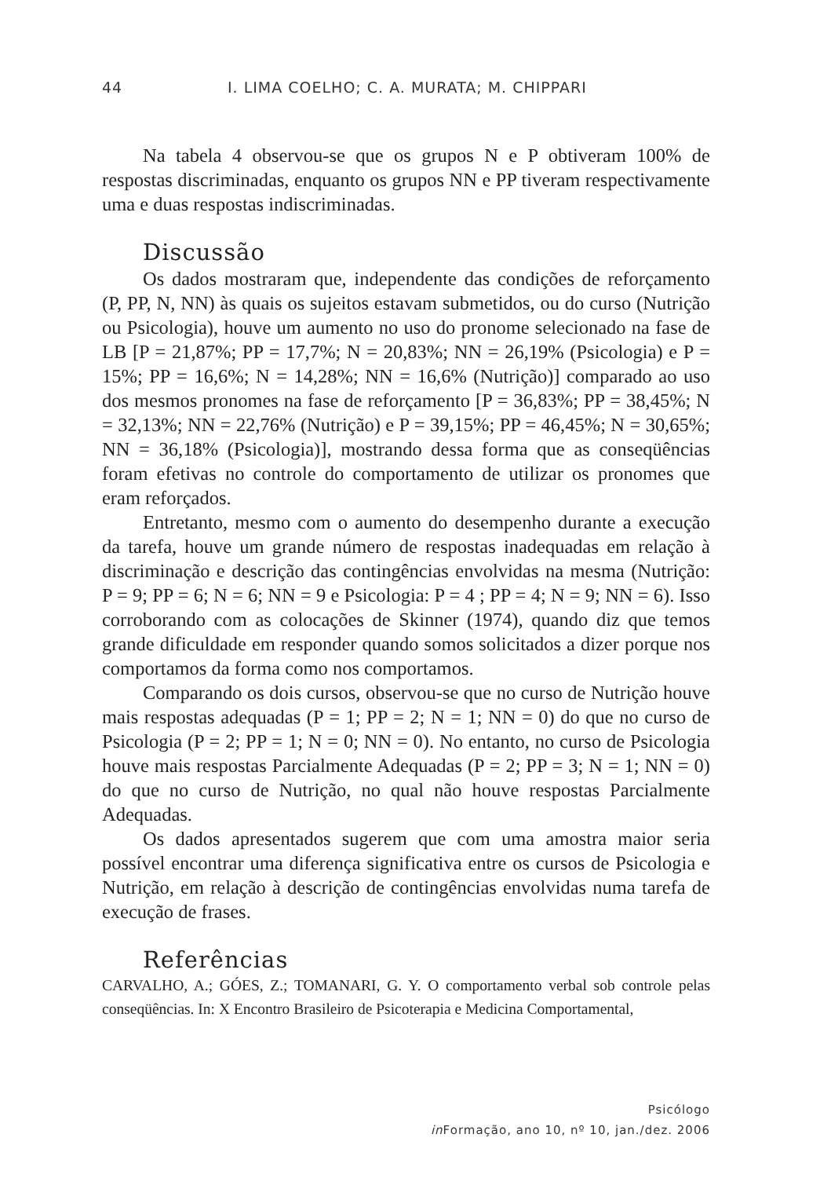44 I. LIMA COELHO; C. A. MURATA; M. CHIPPARI
Na tabela 4 observou-se que os grupos N e P obtiveram 100% de respostas discriminadas, enquanto os grupos NN e PP tiveram respectivamente uma e duas respostas indiscriminadas.
Discussão
Os dados mostraram que, independente das condições de reforçamento (P, PP, N, NN) às quais os sujeitos estavam submetidos, ou do curso (Nutrição ou Psicologia), houve um aumento no uso do pronome selecionado na fase de LB [P = 21,87%; PP = 17,7%; N = 20,83%; NN = 26,19% (Psicologia) e P = 15%; PP = 16,6%; N = 14,28%; NN = 16,6% (Nutrição)] comparado ao uso dos mesmos pronomes na fase de reforçamento [P = 36,83%; PP = 38,45%; N = 32,13%; NN = 22,76% (Nutrição) e P = 39,15%; PP = 46,45%; N = 30,65%; NN = 36,18% (Psicologia)], mostrando dessa forma que as conseqüências foram efetivas no controle do comportamento de utilizar os pronomes que eram reforçados.
Entretanto, mesmo com o aumento do desempenho durante a execução da tarefa, houve um grande número de respostas inadequadas em relação à discriminação e descrição das contingências envolvidas na mesma (Nutrição: P = 9; PP = 6; N = 6; NN = 9 e Psicologia: P = 4 ; PP = 4; N = 9; NN = 6). Isso corroborando com as colocações de Skinner (1974), quando diz que temos grande dificuldade em responder quando somos solicitados a dizer porque nos comportamos da forma como nos comportamos.
Comparando os dois cursos, observou-se que no curso de Nutrição houve mais respostas adequadas (P = 1; PP = 2; N = 1; NN = 0) do que no curso de Psicologia (P = 2; PP = 1; N = 0; NN = 0). No entanto, no curso de Psicologia houve mais respostas Parcialmente Adequadas (P = 2; PP = 3; N = 1; NN = 0) do que no curso de Nutrição, no qual não houve respostas Parcialmente Adequadas.
Os dados apresentados sugerem que com uma amostra maior seria possível encontrar uma diferença significativa entre os cursos de Psicologia e Nutrição, em relação à descrição de contingências envolvidas numa tarefa de execução de frases.
Referências
CARVALHO, A.; GÓES, Z.; TOMANARI, G. Y. O comportamento verbal sob controle pelas conseqüências. In: X Encontro Brasileiro de Psicoterapia e Medicina Comportamental,
Psicólogo
in Formação, ano 10, nº 10, jan./dez. 2006